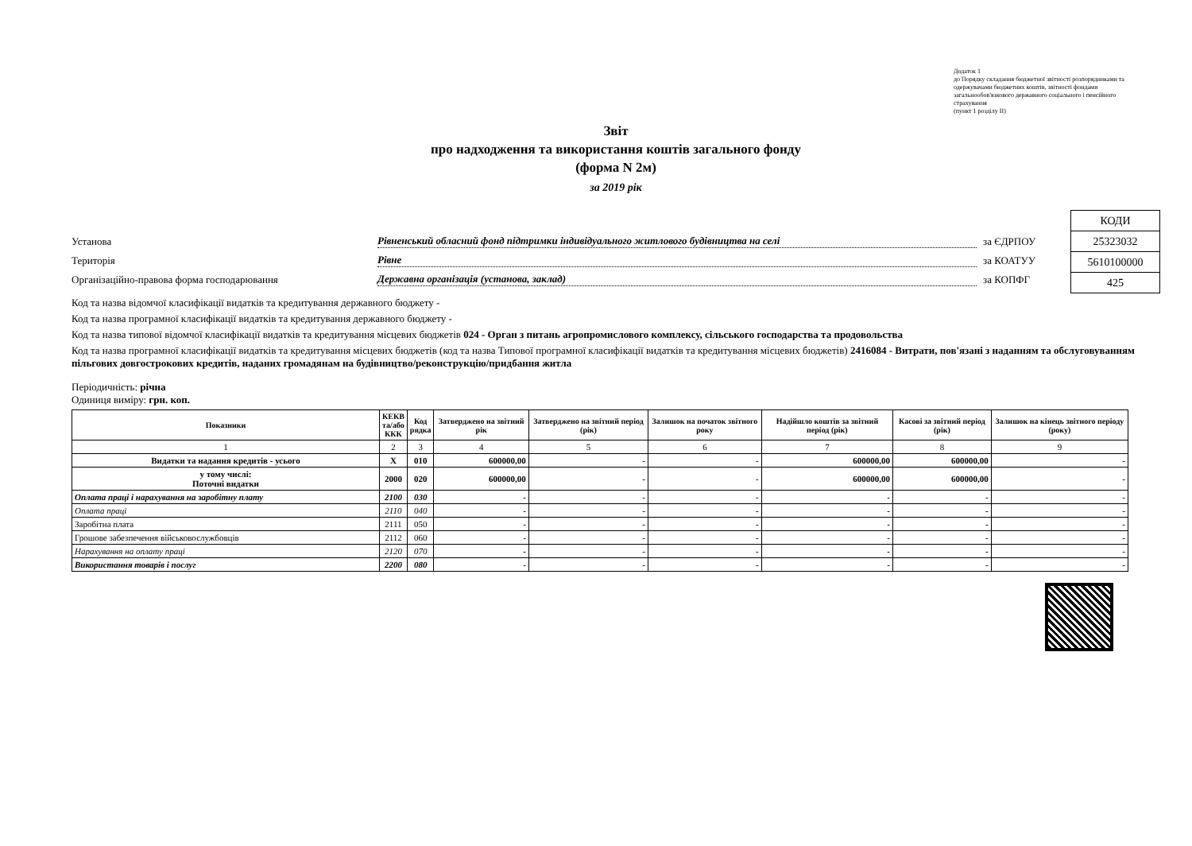Додаток 1
до Порядку складання бюджетної звітності розпорядниками та одержувачами бюджетних коштів, звітності фондами загальнообов'язкового державного соціального і пенсійного страхування
(пункт 1 розділу ІІ)
Звіт
про надходження та використання коштів загального фонду
(форма N 2м)
за 2019 рік
Установа Рівненський обласний фонд підтримки індивідуального житлового будівництва на селі за ЄДРПОУ
Територія Рівне за КОАТУУ
Організаційно-правова форма господарювання Державна організація (установа, заклад) за КОПФГ
| КОДИ |
| 25323032 |
| 5610100000 |
| 425 |
Код та назва відомчої класифікації видатків та кредитування державного бюджету -
Код та назва програмної класифікації видатків та кредитування державного бюджету -
Код та назва типової відомчої класифікації видатків та кредитування місцевих бюджетів 024 - Орган з питань агропромислового комплексу, сільського господарства та продовольства
Код та назва програмної класифікації видатків та кредитування місцевих бюджетів (код та назва Типової програмної класифікації видатків та кредитування місцевих бюджетів) 2416084 - Витрати, пов'язані з наданням та обслуговуванням пільгових довгострокових кредитів, наданих громадянам на будівництво/реконструкцію/придбання житла
Періодичність: річна
Одиниця виміру: грн. коп.
| Показники | КЕКВ та/або ККК | Код рядка | Затверджено на звітний рік | Затверджено на звітний період (рік) | Залишок на початок звітного року | Надійшло коштів за звітний період (рік) | Касові за звітний період (рік) | Залишок на кінець звітного періоду (року) |
| --- | --- | --- | --- | --- | --- | --- | --- | --- |
| 1 | 2 | 3 | 4 | 5 | 6 | 7 | 8 | 9 |
| Видатки та надання кредитів - усього | X | 010 | 600000,00 | - | - | 600000,00 | 600000,00 | - |
| у тому числі: Поточні видатки | 2000 | 020 | 600000,00 | - | - | 600000,00 | 600000,00 | - |
| Оплата праці і нарахування на заробітну плату | 2100 | 030 | - | - | - | - | - | - |
| Оплата праці | 2110 | 040 | - | - | - | - | - | - |
| Заробітна плата | 2111 | 050 | - | - | - | - | - | - |
| Грошове забезпечення військовослужбовців | 2112 | 060 | - | - | - | - | - | - |
| Нарахування на оплату праці | 2120 | 070 | - | - | - | - | - | - |
| Використання товарів і послуг | 2200 | 080 | - | - | - | - | - | - |